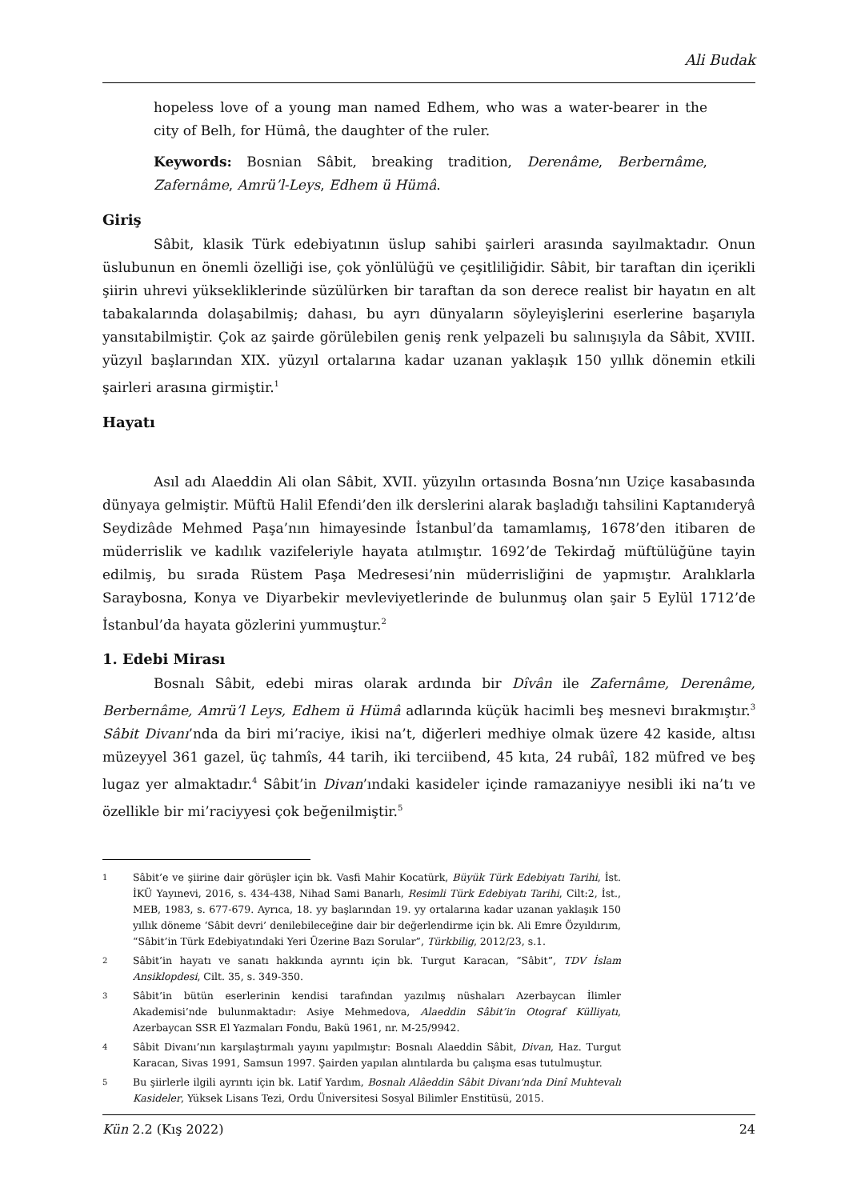Ali Budak
hopeless love of a young man named Edhem, who was a water-bearer in the city of Belh, for Hümâ, the daughter of the ruler.
Keywords: Bosnian Sâbit, breaking tradition, Derenâme, Berbernâme, Zafernâme, Amrü’l-Leys, Edhem ü Hümâ.
Giriş
Sâbit, klasik Türk edebiyatının üslup sahibi şairleri arasında sayılmaktadır. Onun üslubunun en önemli özelliği ise, çok yönlülüğü ve çeşitliliğidir. Sâbit, bir taraftan din içerikli şiirin uhrevi yüksekliklerinde süzülürken bir taraftan da son derece realist bir hayatın en alt tabakalarında dolaşabilmiş; dahası, bu ayrı dünyaların söyleyişlerini eserlerine başarıyla yansıtabilmiştir. Çok az şairde görülebilen geniş renk yelpazeli bu salınışıyla da Sâbit, XVIII. yüzyıl başlarından XIX. yüzyıl ortalarına kadar uzanan yaklaşık 150 yıllık dönemin etkili şairleri arasına girmiştir.<sup>1</sup>
Hayatı
Asıl adı Alaeddin Ali olan Sâbit, XVII. yüzyılın ortasında Bosna’nın Uziçe kasabasında dünyaya gelmiştir. Müftü Halil Efendi’den ilk derslerini alarak başladığı tahsilini Kaptanıderyâ Seydizâde Mehmed Paşa’nın himayesinde İstanbul’da tamamlamış, 1678’den itibaren de müderrislik ve kadılık vazifeleriyle hayata atılmıştır. 1692’de Tekirdağ müftülüğüne tayin edilmiş, bu sırada Rüstem Paşa Medresesi’nin müderrisliğini de yapmıştır. Aralıklarla Saraybosna, Konya ve Diyarbekir mevleviyetlerinde de bulunmuş olan şair 5 Eylül 1712’de İstanbul’da hayata gözlerini yummuştur.<sup>2</sup>
1. Edebi Mirası
Bosnalı Sâbit, edebi miras olarak ardında bir Dîvân ile Zafernâme, Derenâme, Berbernâme, Amrü’l Leys, Edhem ü Hümâ adlarında küçük hacimli beş mesnevi bırakmıştır.<sup>3</sup> Sâbit Divanı’nda da biri mi’raciye, ikisi na’t, diğerleri medhiye olmak üzere 42 kaside, altısı müzeyyel 361 gazel, üç tahmîs, 44 tarih, iki terciibend, 45 kıta, 24 rubâî, 182 müfred ve beş lugaz yer almaktadır.<sup>4</sup> Sâbit’in Divan’ındaki kasideler içinde ramazaniyye nesibli iki na’tı ve özellikle bir mi’raciyyesi çok beğenilmiştir.<sup>5</sup>
1 Sâbit’e ve şiirine dair görüşler için bk. Vasfi Mahir Kocatürk, Büyük Türk Edebiyatı Tarihi, İst. İKÜ Yayınevi, 2016, s. 434-438, Nihad Sami Banarlı, Resimli Türk Edebiyatı Tarihi, Cilt:2, İst., MEB, 1983, s. 677-679. Ayrıca, 18. yy başlarından 19. yy ortalarına kadar uzanan yaklaşık 150 yıllık döneme ‘Sâbit devri’ denilebileceğine dair bir değerlendirme için bk. Ali Emre Özyıldırım, “Sâbit’in Türk Edebiyatındaki Yeri Üzerine Bazı Sorular”, Türkbilig, 2012/23, s.1.
2 Sâbit’in hayatı ve sanatı hakkında ayrıntı için bk. Turgut Karacan, “Sâbit”, TDV İslam Ansiklopdesi, Cilt. 35, s. 349-350.
3 Sâbit’in bütün eserlerinin kendisi tarafından yazılmış nüshaları Azerbaycan İlimler Akademisi’nde bulunmaktadır: Asiye Mehmedova, Alaeddin Sâbit’in Otograf Külliyatı, Azerbaycan SSR El Yazmaları Fondu, Bakü 1961, nr. M-25/9942.
4 Sâbit Divanı’nın karşılaştırmalı yayını yapılmıştır: Bosnalı Alaeddin Sâbit, Divan, Haz. Turgut Karacan, Sivas 1991, Samsun 1997. Şairden yapılan alıntılarda bu çalışma esas tutulmuştur.
5 Bu şiirlerle ilgili ayrıntı için bk. Latif Yardım, Bosnalı Alâeddin Sâbit Divanı’nda Dinî Muhtevalı Kasideler, Yüksek Lisans Tezi, Ordu Üniversitesi Sosyal Bilimler Enstitüsü, 2015.
Kün 2.2 (Kış 2022) 24